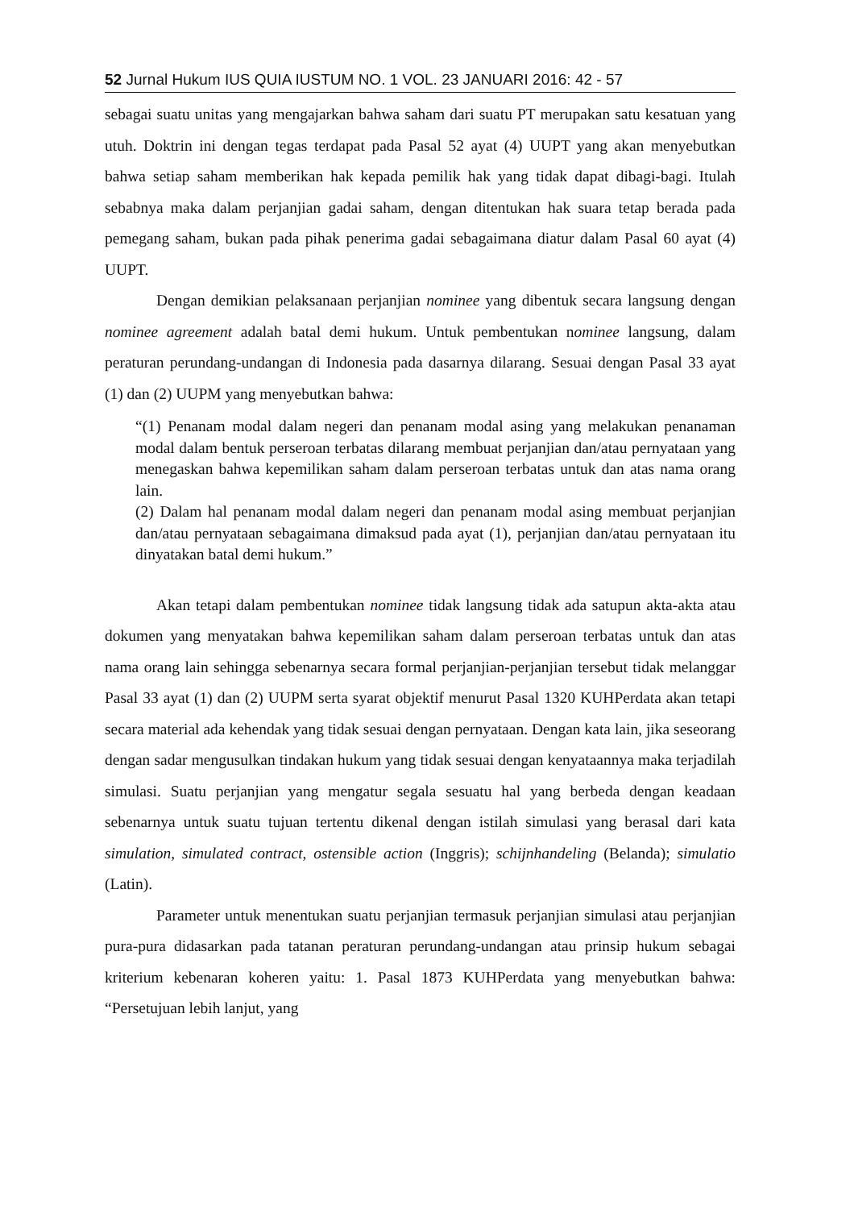52 Jurnal Hukum IUS QUIA IUSTUM NO. 1 VOL. 23 JANUARI 2016: 42 - 57
sebagai suatu unitas yang mengajarkan bahwa saham dari suatu PT merupakan satu kesatuan yang utuh. Doktrin ini dengan tegas terdapat pada Pasal 52 ayat (4) UUPT yang akan menyebutkan bahwa setiap saham memberikan hak kepada pemilik hak yang tidak dapat dibagi-bagi. Itulah sebabnya maka dalam perjanjian gadai saham, dengan ditentukan hak suara tetap berada pada pemegang saham, bukan pada pihak penerima gadai sebagaimana diatur dalam Pasal 60 ayat (4) UUPT.
Dengan demikian pelaksanaan perjanjian nominee yang dibentuk secara langsung dengan nominee agreement adalah batal demi hukum. Untuk pembentukan nominee langsung, dalam peraturan perundang-undangan di Indonesia pada dasarnya dilarang. Sesuai dengan Pasal 33 ayat (1) dan (2) UUPM yang menyebutkan bahwa:
“(1) Penanam modal dalam negeri dan penanam modal asing yang melakukan penanaman modal dalam bentuk perseroan terbatas dilarang membuat perjanjian dan/atau pernyataan yang menegaskan bahwa kepemilikan saham dalam perseroan terbatas untuk dan atas nama orang lain.
(2) Dalam hal penanam modal dalam negeri dan penanam modal asing membuat perjanjian dan/atau pernyataan sebagaimana dimaksud pada ayat (1), perjanjian dan/atau pernyataan itu dinyatakan batal demi hukum.”
Akan tetapi dalam pembentukan nominee tidak langsung tidak ada satupun akta-akta atau dokumen yang menyatakan bahwa kepemilikan saham dalam perseroan terbatas untuk dan atas nama orang lain sehingga sebenarnya secara formal perjanjian-perjanjian tersebut tidak melanggar Pasal 33 ayat (1) dan (2) UUPM serta syarat objektif menurut Pasal 1320 KUHPerdata akan tetapi secara material ada kehendak yang tidak sesuai dengan pernyataan. Dengan kata lain, jika seseorang dengan sadar mengusulkan tindakan hukum yang tidak sesuai dengan kenyataannya maka terjadilah simulasi. Suatu perjanjian yang mengatur segala sesuatu hal yang berbeda dengan keadaan sebenarnya untuk suatu tujuan tertentu dikenal dengan istilah simulasi yang berasal dari kata simulation, simulated contract, ostensible action (Inggris); schijnhandeling (Belanda); simulatio (Latin).
Parameter untuk menentukan suatu perjanjian termasuk perjanjian simulasi atau perjanjian pura-pura didasarkan pada tatanan peraturan perundang-undangan atau prinsip hukum sebagai kriterium kebenaran koheren yaitu: 1. Pasal 1873 KUHPerdata yang menyebutkan bahwa: “Persetujuan lebih lanjut, yang